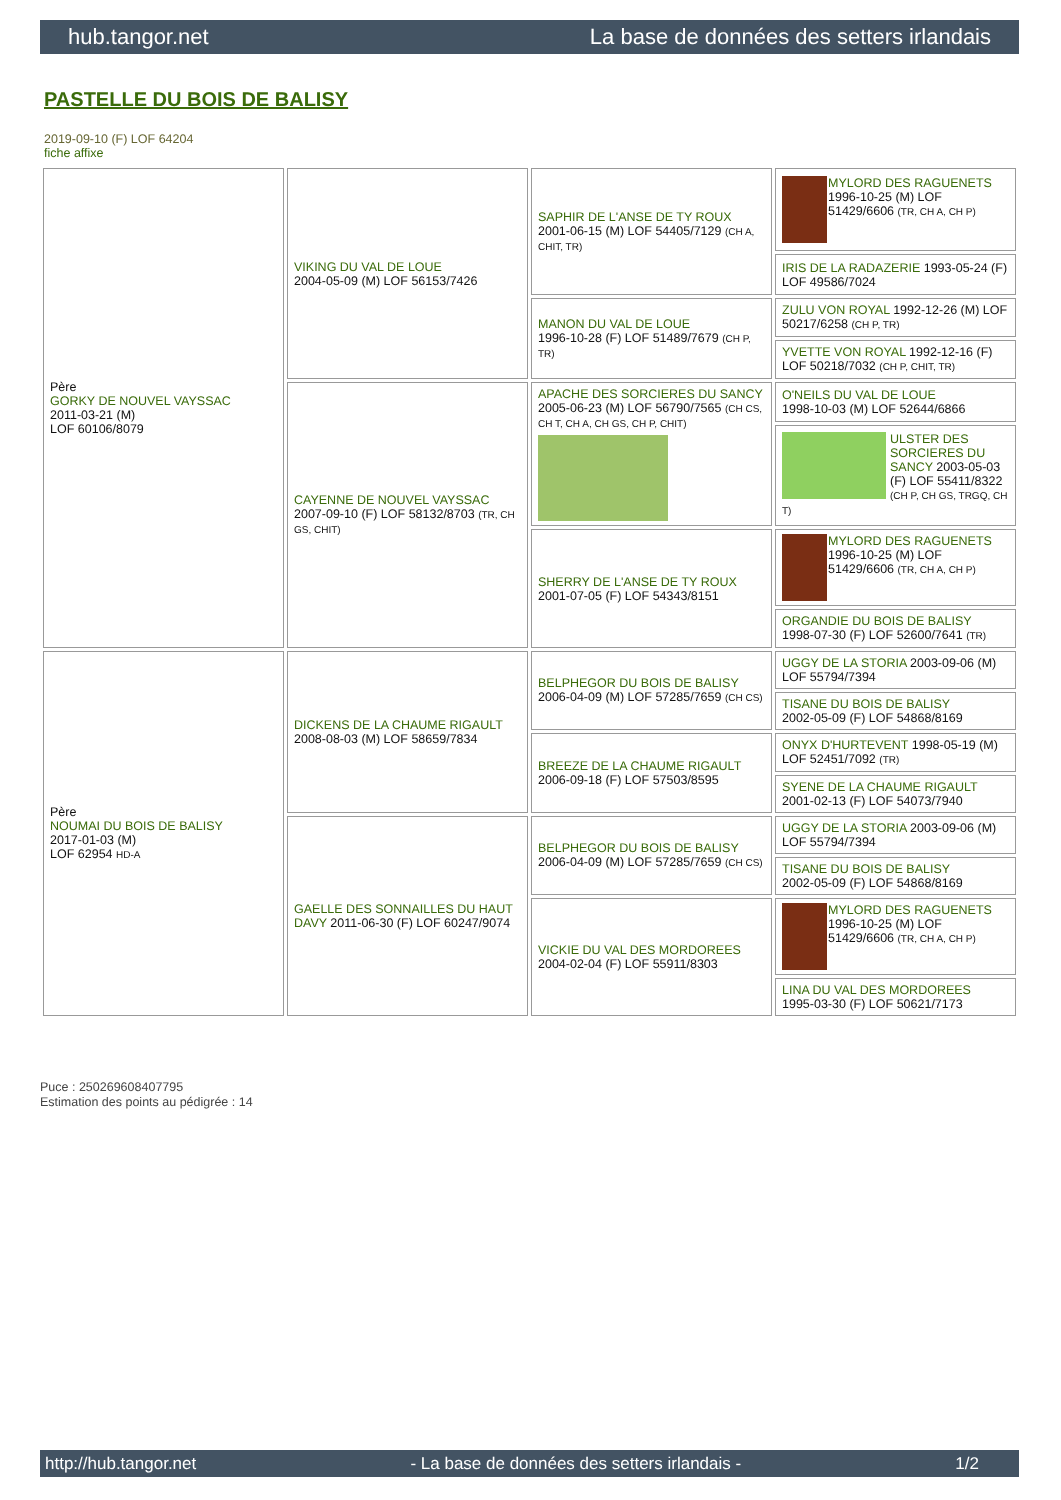hub.tangor.net La base de données des setters irlandais
PASTELLE DU BOIS DE BALISY
2019-09-10 (F) LOF 64204
fiche affixe
| Père GORKY DE NOUVEL VAYSSAC 2011-03-21 (M) LOF 60106/8079 | VIKING DU VAL DE LOUE 2004-05-09 (M) LOF 56153/7426 | SAPHIR DE L'ANSE DE TY ROUX 2001-06-15 (M) LOF 54405/7129 (CH A, CHIT, TR) | MYLORD DES RAGUENETS 1996-10-25 (M) LOF 51429/6606 (TR, CH A, CH P) |
| | | | IRIS DE LA RADAZERIE 1993-05-24 (F) LOF 49586/7024 |
| | | MANON DU VAL DE LOUE 1996-10-28 (F) LOF 51489/7679 (CH P, TR) | ZULU VON ROYAL 1992-12-26 (M) LOF 50217/6258 (CH P, TR) |
| | | | YVETTE VON ROYAL 1992-12-16 (F) LOF 50218/7032 (CH P, CHIT, TR) |
| | CAYENNE DE NOUVEL VAYSSAC 2007-09-10 (F) LOF 58132/8703 (TR, CH GS, CHIT) | APACHE DES SORCIERES DU SANCY 2005-06-23 (M) LOF 56790/7565 (CH CS, CH T, CH A, CH GS, CH P, CHIT) | O'NEILS DU VAL DE LOUE 1998-10-03 (M) LOF 52644/6866 |
| | | | ULSTER DES SORCIERES DU SANCY 2003-05-03 (F) LOF 55411/8322 (CH P, CH GS, TRGQ, CH T) |
| | | SHERRY DE L'ANSE DE TY ROUX 2001-07-05 (F) LOF 54343/8151 | MYLORD DES RAGUENETS 1996-10-25 (M) LOF 51429/6606 (TR, CH A, CH P) |
| | | | ORGANDIE DU BOIS DE BALISY 1998-07-30 (F) LOF 52600/7641 (TR) |
| Père NOUMAI DU BOIS DE BALISY 2017-01-03 (M) LOF 62954 HD-A | DICKENS DE LA CHAUME RIGAULT 2008-08-03 (M) LOF 58659/7834 | BELPHEGOR DU BOIS DE BALISY 2006-04-09 (M) LOF 57285/7659 (CH CS) | UGGY DE LA STORIA 2003-09-06 (M) LOF 55794/7394 |
| | | | TISANE DU BOIS DE BALISY 2002-05-09 (F) LOF 54868/8169 |
| | | BREEZE DE LA CHAUME RIGAULT 2006-09-18 (F) LOF 57503/8595 | ONYX D'HURTEVENT 1998-05-19 (M) LOF 52451/7092 (TR) |
| | | | SYENE DE LA CHAUME RIGAULT 2001-02-13 (F) LOF 54073/7940 |
| | GAELLE DES SONNAILLES DU HAUT DAVY 2011-06-30 (F) LOF 60247/9074 | BELPHEGOR DU BOIS DE BALISY 2006-04-09 (M) LOF 57285/7659 (CH CS) | UGGY DE LA STORIA 2003-09-06 (M) LOF 55794/7394 |
| | | | TISANE DU BOIS DE BALISY 2002-05-09 (F) LOF 54868/8169 |
| | | VICKIE DU VAL DES MORDOREES 2004-02-04 (F) LOF 55911/8303 | MYLORD DES RAGUENETS 1996-10-25 (M) LOF 51429/6606 (TR, CH A, CH P) |
| | | | LINA DU VAL DES MORDOREES 1995-03-30 (F) LOF 50621/7173 |
Puce : 250269608407795
Estimation des points au pédigrée : 14
http://hub.tangor.net - La base de données des setters irlandais - 1/2